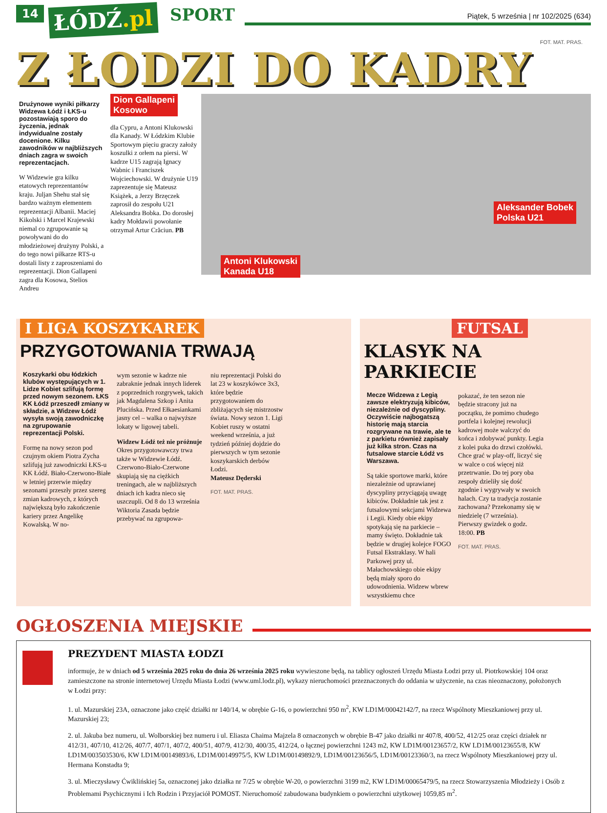14
ŁÓDŹ.pl
SPORT
Piątek, 5 września | nr 102/2025 (634)
FOT. MAT. PRAS.
Z ŁODZI DO KADRY
Drużynowe wyniki piłkarzy Widzewa Łódź i ŁKS-u pozostawiają sporo do życzenia, jednak indywidualne zostały docenione. Kilku zawodników w najbliższych dniach zagra w swoich reprezentacjach.
W Widzewie gra kilku etatowych reprezentantów kraju. Juljan Shehu stał się bardzo ważnym elementem reprezentacji Albanii. Maciej Kikolski i Marcel Krajewski niemal co zgrupowanie są powoływani do do młodzieżowej drużyny Polski, a do tego nowi piłkarze RTS-u dostali listy z zaproszeniami do reprezentacji. Dion Gallapeni zagra dla Kosowa, Stelios Andreu
Dion Gallapeni
Kosowo
dla Cypru, a Antoni Klukowski dla Kanady. W Łódzkim Klubie Sportowym pięciu graczy założy koszulki z orłem na piersi. W kadrze U15 zagrają Ignacy Wabnic i Franciszek Wojciechowski. W drużynie U19 zaprezentuje się Mateusz Książek, a Jerzy Brzęczek zaprosił do zespołu U21 Aleksandra Bobka. Do dorosłej kadry Mołdawii powołanie otrzymał Artur Crăciun. PB
Aleksander Bobek
Polska U21
Antoni Klukowski
Kanada U18
I LIGA KOSZYKAREK
PRZYGOTOWANIA TRWAJĄ
Koszykarki obu łódzkich klubów występujących w 1. Lidze Kobiet szlifują formę przed nowym sezonem. ŁKS KK Łódź przeszedł zmiany w składzie, a Widzew Łódź wysyła swoją zawodniczkę na zgrupowanie reprezentacji Polski.
Formę na nowy sezon pod czujnym okiem Piotra Zycha szlifują już zawodniczki ŁKS-u KK Łódź. Biało-Czerwono-Białe w letniej przerwie między sezonami przeszły przez szereg zmian kadrowych, z których największą było zakończenie kariery przez Angelikę Kowalską. W no-
wym sezonie w kadrze nie zabraknie jednak innych liderek z poprzednich rozgrywek, takich jak Magdalena Szkop i Anita Plucińska. Przed Ełkaesiankami jasny cel – walka o najwyższe lokaty w ligowej tabeli.
Widzew Łódź też nie próżnuje
Okres przygotowawczy trwa także w Widzewie Łódź. Czerwono-Biało-Czerwone skupiają się na ciężkich treningach, ale w najbliższych dniach ich kadra nieco się uszczupli. Od 8 do 13 września Wiktoria Zasada będzie przebywać na zgrupowa-
niu reprezentacji Polski do lat 23 w koszykówce 3x3, które będzie przygotowaniem do zbliżających się mistrzostw świata. Nowy sezon 1. Ligi Kobiet ruszy w ostatni weekend września, a już tydzień później dojdzie do pierwszych w tym sezonie koszykarskich derbów Łodzi.
Mateusz Dęderski
FOT. MAT. PRAS.
FUTSAL
KLASYK NA PARKIECIE
Mecze Widzewa z Legią zawsze elektryzują kibiców, niezależnie od dyscypliny. Oczywiście najbogatszą historię mają starcia rozgrywane na trawie, ale te z parkietu również zapisały już kilka stron. Czas na futsalowe starcie Łódź vs Warszawa.
Są takie sportowe marki, które niezależnie od uprawianej dyscypliny przyciągają uwagę kibiców. Dokładnie tak jest z futsalowymi sekcjami Widzewa i Legii. Kiedy obie ekipy spotykają się na parkiecie – mamy święto. Dokładnie tak będzie w drugiej kolejce FOGO Futsal Ekstraklasy. W hali Parkowej przy ul. Małachowskiego obie ekipy będą miały sporo do udowodnienia. Widzew wbrew wszystkiemu chce
pokazać, że ten sezon nie będzie stracony już na początku, że pomimo chudego portfela i kolejnej rewolucji kadrowej może walczyć do końca i zdobywać punkty. Legia z kolei puka do drzwi czołówki. Chce grać w play-off, liczyć się w walce o coś więcej niż przetrwanie. Do tej pory oba zespoły dzieliły się dość zgodnie i wygrywały w swoich halach. Czy ta tradycja zostanie zachowana? Przekonamy się w niedzielę (7 września). Pierwszy gwizdek o godz. 18:00. PB
FOT. MAT. PRAS.
OGŁOSZENIA MIEJSKIE
PREZYDENT MIASTA ŁODZI
informuje, że w dniach od 5 września 2025 roku do dnia 26 września 2025 roku wywieszone będą, na tablicy ogłoszeń Urzędu Miasta Łodzi przy ul. Piotrkowskiej 104 oraz zamieszczone na stronie internetowej Urzędu Miasta Łodzi (www.uml.lodz.pl), wykazy nieruchomości przeznaczonych do oddania w użyczenie, na czas nieoznaczony, położonych w Łodzi przy:
1. ul. Mazurskiej 23A, oznaczone jako część działki nr 140/14, w obrębie G-16, o powierzchni 950 m<sup>2</sup>, KW LD1M/00042142/7, na rzecz Wspólnoty Mieszkaniowej przy ul. Mazurskiej 23;
2. ul. Jakuba bez numeru, ul. Wolborskiej bez numeru i ul. Eliasza Chaima Majzela 8 oznaczonych w obrębie B-47 jako działki nr 407/8, 400/52, 412/25 oraz części działek nr 412/31, 407/10, 412/26, 407/7, 407/1, 407/2, 400/51, 407/9, 412/30, 400/35, 412/24, o łącznej powierzchni 1243 m2, KW LD1M/00123657/2, KW LD1M/00123655/8, KW LD1M/003503530/6, KW LD1M/00149893/6, LD1M/00149975/5, KW LD1M/00149892/9, LD1M/00123656/5, LD1M/00123360/3, na rzecz Wspólnoty Mieszkaniowej przy ul. Hermana Konstadta 9;
3. ul. Mieczysławy Ćwiklińskiej 5a, oznaczonej jako działka nr 7/25 w obrębie W-20, o powierzchni 3199 m2, KW LD1M/00065479/5, na rzecz Stowarzyszenia Młodzieży i Osób z Problemami Psychicznymi i Ich Rodzin i Przyjaciół POMOST. Nieruchomość zabudowana budynkiem o powierzchni użytkowej 1059,85 m<sup>2</sup>.